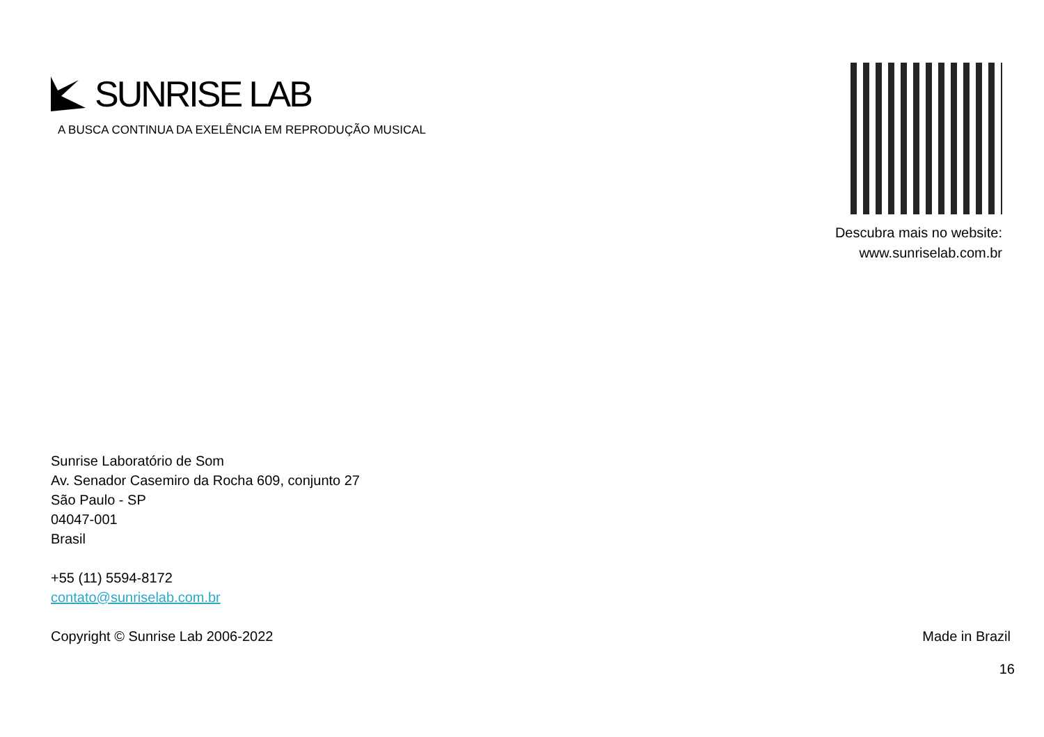SUNRISE LAB
A BUSCA CONTINUA DA EXELÊNCIA EM REPRODUÇÃO MUSICAL
Descubra mais no website:
www.sunriselab.com.br
Sunrise Laboratório de Som
Av. Senador Casemiro da Rocha 609, conjunto 27
São Paulo - SP
04047-001
Brasil
+55 (11) 5594-8172
contato@sunriselab.com.br
Copyright © Sunrise Lab 2006-2022 Made in Brazil
16